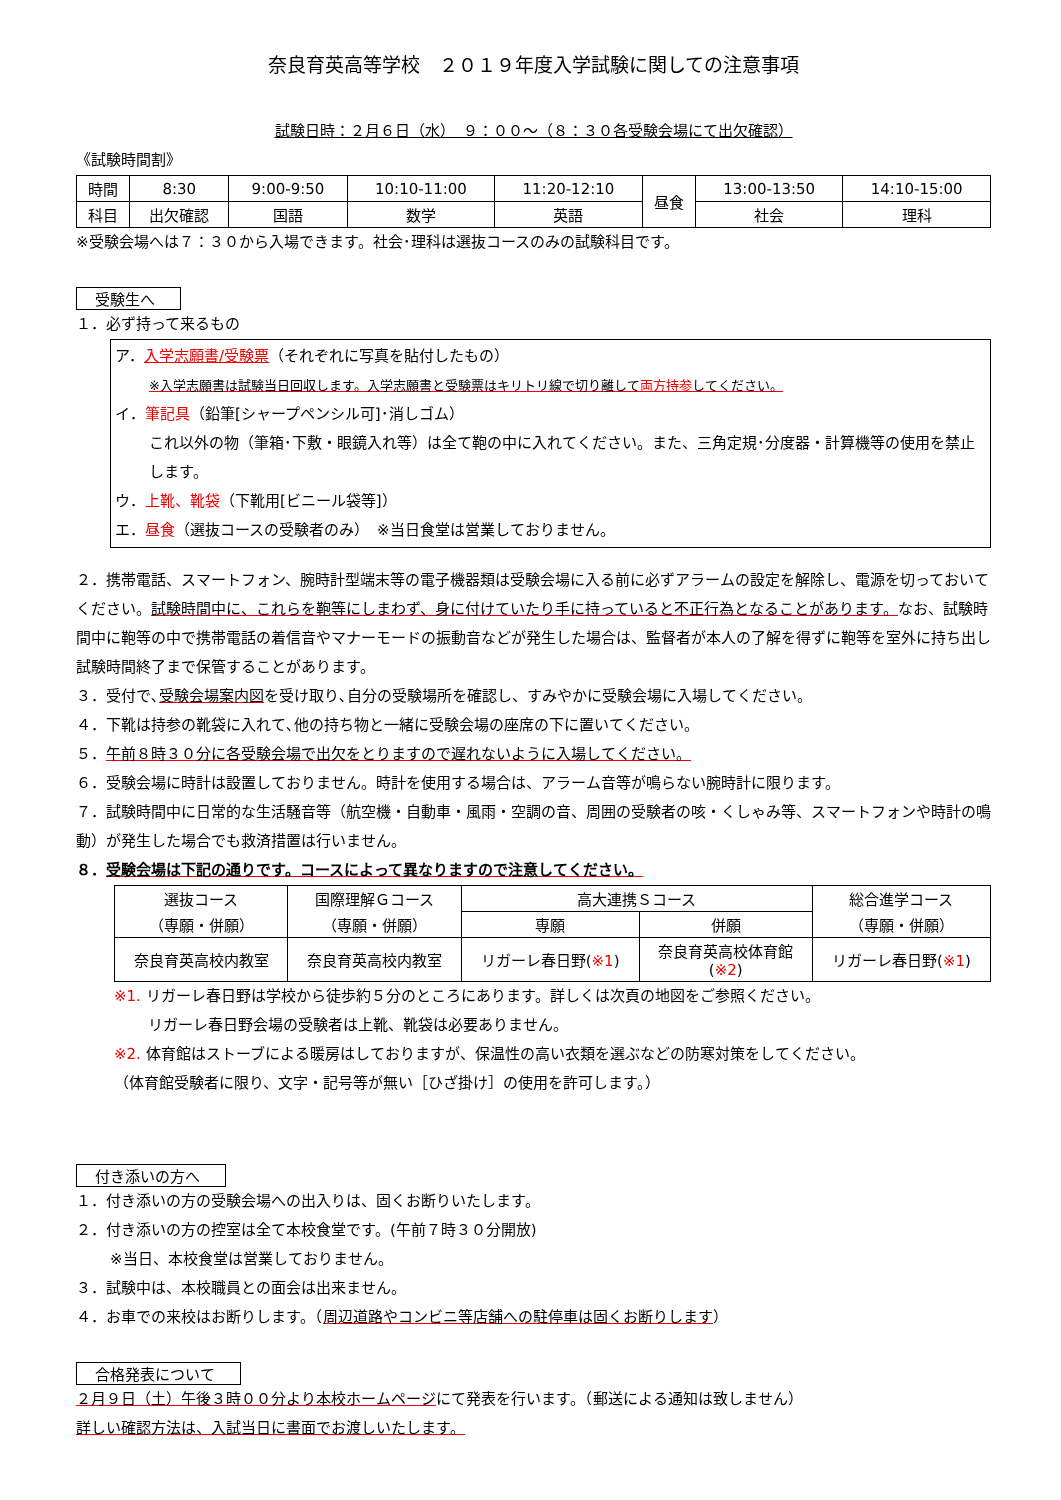奈良育英高等学校　２０１９年度入学試験に関しての注意事項
試験日時：２月６日（水）　９：００～（８：３０各受験会場にて出欠確認）
《試験時間割》
| 時間 | 8:30 | 9:00-9:50 | 10:10-11:00 | 11:20-12:10 | 昼食 | 13:00-13:50 | 14:10-15:00 |
| 科目 | 出欠確認 | 国語 | 数学 | 英語 | | 社会 | 理科 |
※受験会場へは７：３０から入場できます。社会･理科は選抜コースのみの試験科目です。
受験生へ
１．必ず持って来るもの
ア．入学志願書/受験票（それぞれに写真を貼付したもの）
※入学志願書は試験当日回収します。入学志願書と受験票はキリトリ線で切り離して両方持参してください。
イ．筆記具（鉛筆[シャープペンシル可]･消しゴム）
これ以外の物（筆箱･下敷・眼鏡入れ等）は全て鞄の中に入れてください。また、三角定規･分度器・計算機等の使用を禁止します。
ウ．上靴、靴袋（下靴用[ビニール袋等]）
エ．昼食（選抜コースの受験者のみ）　※当日食堂は営業しておりません。
２．携帯電話、スマートフォン、腕時計型端末等の電子機器類は受験会場に入る前に必ずアラームの設定を解除し、電源を切っておいてください。試験時間中に、これらを鞄等にしまわず、身に付けていたり手に持っていると不正行為となることがあります。なお、試験時間中に鞄等の中で携帯電話の着信音やマナーモードの振動音などが発生した場合は、監督者が本人の了解を得ずに鞄等を室外に持ち出し試験時間終了まで保管することがあります。
３．受付で､受験会場案内図を受け取り､自分の受験場所を確認し、すみやかに受験会場に入場してください。
４．下靴は持参の靴袋に入れて､他の持ち物と一緒に受験会場の座席の下に置いてください。
５．午前８時３０分に各受験会場で出欠をとりますので遅れないように入場してください。
６．受験会場に時計は設置しておりません。時計を使用する場合は、アラーム音等が鳴らない腕時計に限ります。
７．試験時間中に日常的な生活騒音等（航空機・自動車・風雨・空調の音、周囲の受験者の咳・くしゃみ等、スマートフォンや時計の鳴動）が発生した場合でも救済措置は行いません。
８．受験会場は下記の通りです。コースによって異なりますので注意してください。
| 選抜コース （専願・併願） | 国際理解Ｇコース （専願・併願） | 高大連携Ｓコース | | 総合進学コース （専願・併願） |
| | | 専願 | 併願 | |
| 奈良育英高校内教室 | 奈良育英高校内教室 | リガーレ春日野( ※1 ) | 奈良育英高校体育館 ( ※2 ) | リガーレ春日野( ※1 ) |
※1. リガーレ春日野は学校から徒歩約５分のところにあります。詳しくは次頁の地図をご参照ください。
リガーレ春日野会場の受験者は上靴、靴袋は必要ありません。
※2. 体育館はストーブによる暖房はしておりますが、保温性の高い衣類を選ぶなどの防寒対策をしてください。
（体育館受験者に限り、文字・記号等が無い［ひざ掛け］の使用を許可します。）
付き添いの方へ
１．付き添いの方の受験会場への出入りは、固くお断りいたします。
２．付き添いの方の控室は全て本校食堂です。(午前７時３０分開放)
※当日、本校食堂は営業しておりません。
３．試験中は、本校職員との面会は出来ません。
４．お車での来校はお断りします。（周辺道路やコンビニ等店舗への駐停車は固くお断りします）
合格発表について
２月９日（土）午後３時００分より本校ホームページにて発表を行います。（郵送による通知は致しません）
詳しい確認方法は、入試当日に書面でお渡しいたします。